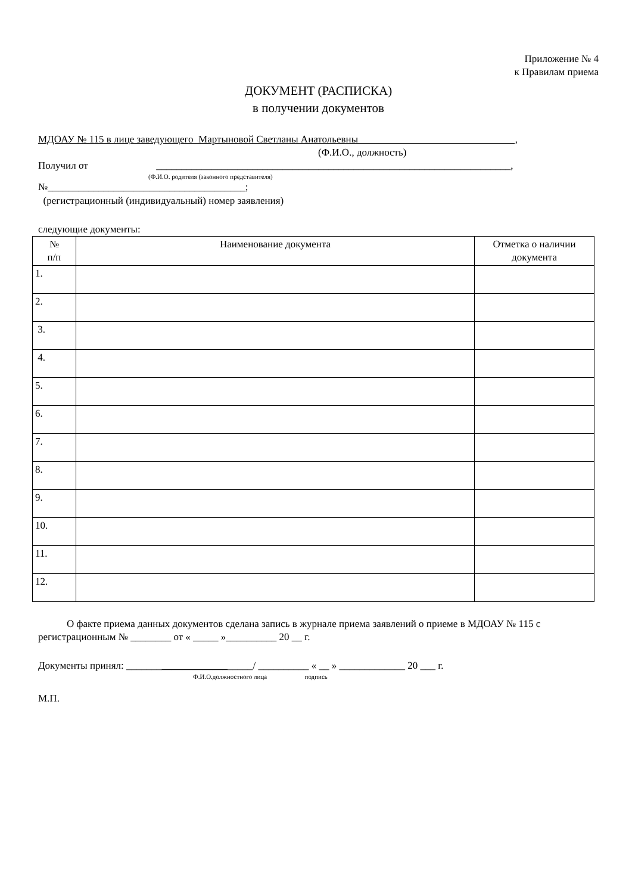Приложение № 4
к Правилам приема
ДОКУМЕНТ (РАСПИСКА)
в получении документов
МДОАУ № 115 в лице заведующего Мартыновой Светланы Анатольевны ,
(Ф.И.О., должность)
Получил от ______________________________________________________________________,
(Ф.И.О. родителя (законного представителя)
№_______________________________________;
(регистрационный (индивидуальный) номер заявления)
следующие документы:
| № п/п | Наименование документа | Отметка о наличии документа |
| --- | --- | --- |
| 1. | | |
| 2. | | |
| 3. | | |
| 4. | | |
| 5. | | |
| 6. | | |
| 7. | | |
| 8. | | |
| 9. | | |
| 10. | | |
| 11. | | |
| 12. | | |
О факте приема данных документов сделана запись в журнале приема заявлений о приеме в МДОАУ № 115 с регистрационным № ________ от « _____ »__________ 20 __ г.
Документы принял: _________________________/ __________ « __ » _____________ 20 ___ г.
Ф.И.О.должностного лица подпись
М.П.